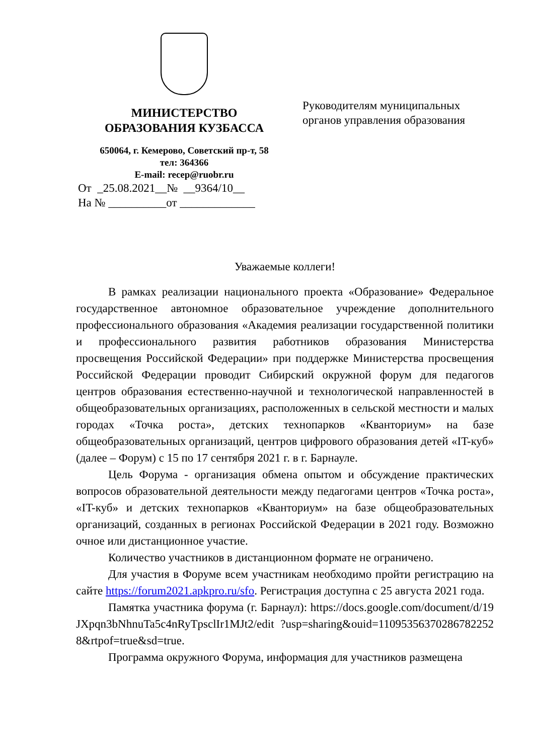МИНИСТЕРСТВО
ОБРАЗОВАНИЯ КУЗБАССА
650064, г. Кемерово, Советский пр-т, 58
тел: 364366
E-mail: recep@ruobr.ru
От _25.08.2021__№ __9364/10__
На № __________от _____________
Руководителям муниципальных
органов управления образования
Уважаемые коллеги!
В рамках реализации национального проекта «Образование» Федеральное государственное автономное образовательное учреждение дополнительного профессионального образования «Академия реализации государственной политики и профессионального развития работников образования Министерства просвещения Российской Федерации» при поддержке Министерства просвещения Российской Федерации проводит Сибирский окружной форум для педагогов центров образования естественно-научной и технологической направленностей в общеобразовательных организациях, расположенных в сельской местности и малых городах «Точка роста», детских технопарков «Кванториум» на базе общеобразовательных организаций, центров цифрового образования детей «IT-куб» (далее – Форум) с 15 по 17 сентября 2021 г. в г. Барнауле.
Цель Форума - организация обмена опытом и обсуждение практических вопросов образовательной деятельности между педагогами центров «Точка роста», «IT-куб» и детских технопарков «Кванториум» на базе общеобразовательных организаций, созданных в регионах Российской Федерации в 2021 году. Возможно очное или дистанционное участие.
Количество участников в дистанционном формате не ограничено.
Для участия в Форуме всем участникам необходимо пройти регистрацию на сайте https://forum2021.apkpro.ru/sfo. Регистрация доступна с 25 августа 2021 года.
Памятка участника форума (г. Барнаул): https://docs.google.com/document/d/19JXpqn3bNhnuTa5c4nRyTpsclIr1MJt2/edit ?usp=sharing&ouid=110953563702867822528&rtpof=true&sd=true.
Программа окружного Форума, информация для участников размещена